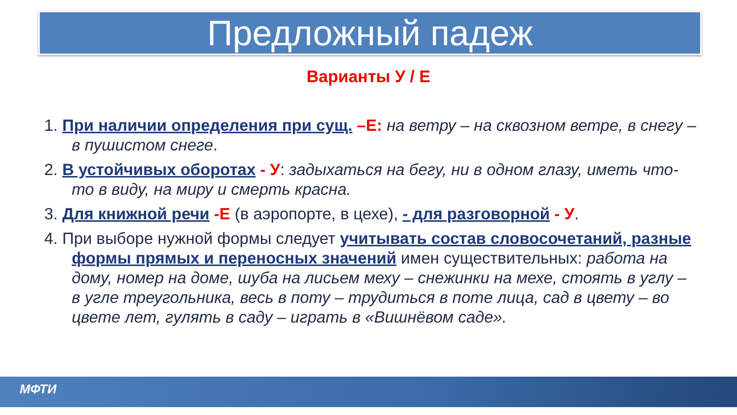Предложный падеж
Варианты У / Е
1. При наличии определения при сущ. –Е: на ветру – на сквозном ветре, в снегу – в пушистом снеге.
2. В устойчивых оборотах - У: задыхаться на бегу, ни в одном глазу, иметь что-то в виду, на миру и смерть красна.
3. Для книжной речи -Е (в аэропорте, в цехе), - для разговорной - У.
4. При выборе нужной формы следует учитывать состав словосочетаний, разные формы прямых и переносных значений имен существительных: работа на дому, номер на доме, шуба на лисьем меху – снежинки на мехе, стоять в углу – в угле треугольника, весь в поту – трудиться в поте лица, сад в цвету – во цвете лет, гулять в саду – играть в «Вишнёвом саде».
МФТИ